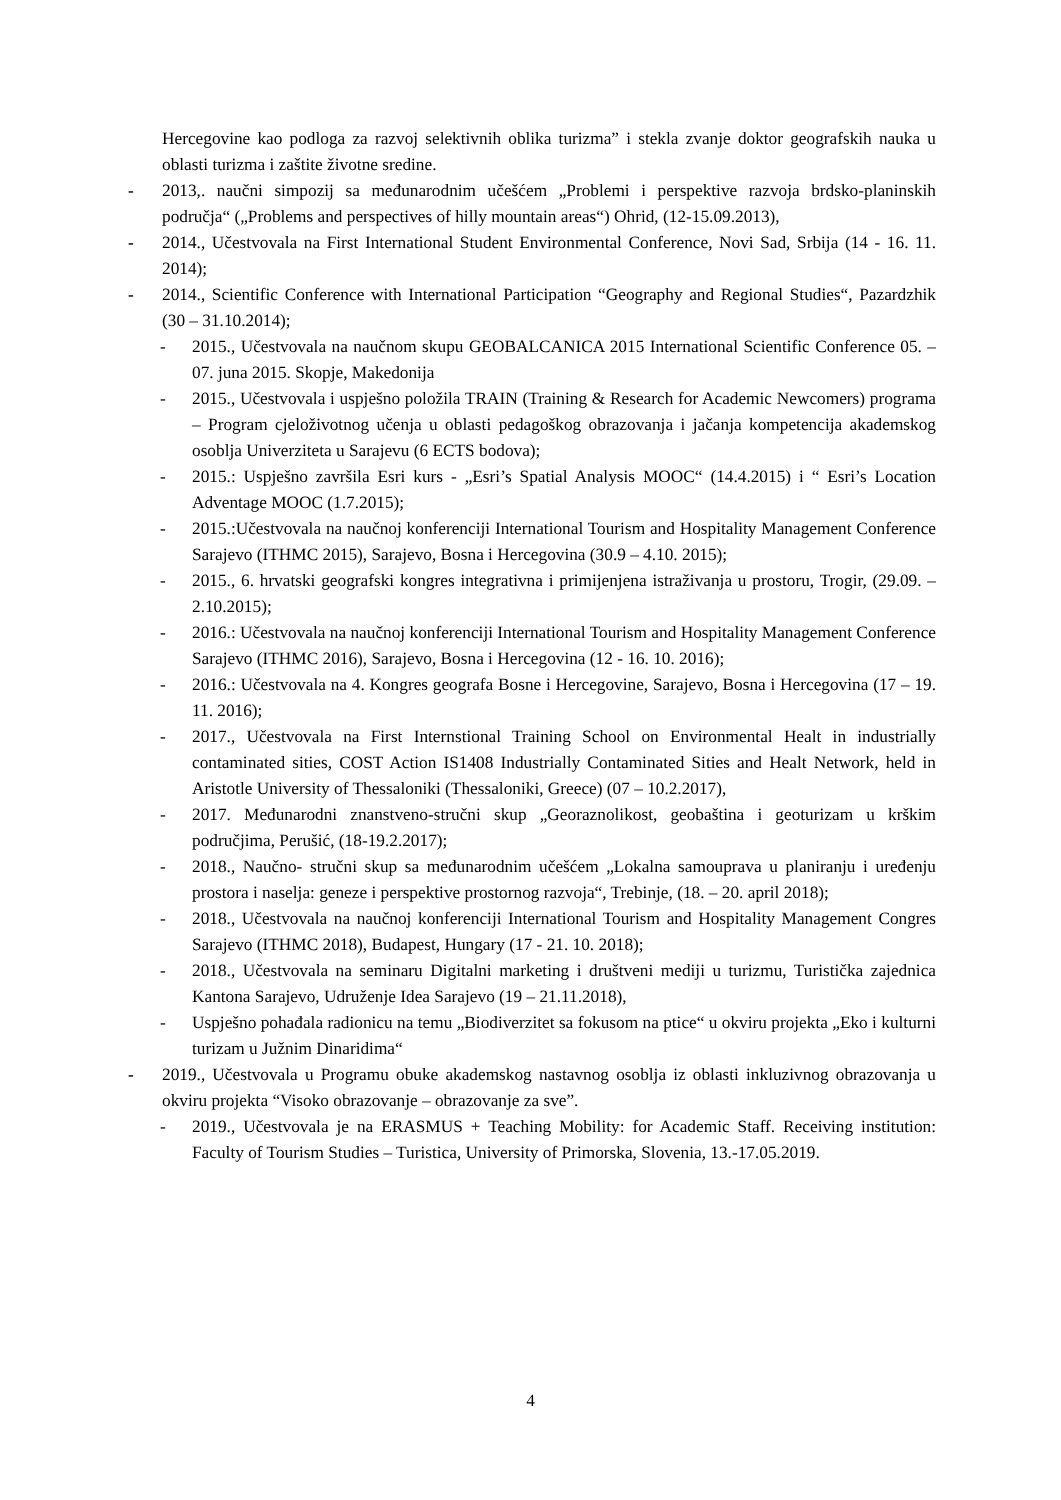Hercegovine kao podloga za razvoj selektivnih oblika turizma” i stekla zvanje doktor geografskih nauka u oblasti turizma i zaštite životne sredine.
- 2013,. naučni simpozij sa međunarodnim učešćem „Problemi i perspektive razvoja brdsko-planinskih područja“ („Problems and perspectives of hilly mountain areas“) Ohrid, (12-15.09.2013),
- 2014., Učestvovala na First International Student Environmental Conference, Novi Sad, Srbija (14 - 16. 11. 2014);
- 2014., Scientific Conference with International Participation “Geography and Regional Studies“, Pazardzhik (30 – 31.10.2014);
- 2015., Učestvovala na naučnom skupu GEOBALCANICA 2015 International Scientific Conference 05. – 07. juna 2015. Skopje, Makedonija
- 2015., Učestvovala i uspješno položila TRAIN (Training & Research for Academic Newcomers) programa – Program cjeloživotnog učenja u oblasti pedagoškog obrazovanja i jačanja kompetencija akademskog osoblja Univerziteta u Sarajevu (6 ECTS bodova);
- 2015.: Uspješno završila Esri kurs - „Esri’s Spatial Analysis MOOC“ (14.4.2015) i “ Esri’s Location Adventage MOOC (1.7.2015);
- 2015.:Učestvovala na naučnoj konferenciji International Tourism and Hospitality Management Conference Sarajevo (ITHMC 2015), Sarajevo, Bosna i Hercegovina (30.9 – 4.10. 2015);
- 2015., 6. hrvatski geografski kongres integrativna i primijenjena istraživanja u prostoru, Trogir, (29.09. – 2.10.2015);
- 2016.: Učestvovala na naučnoj konferenciji International Tourism and Hospitality Management Conference Sarajevo (ITHMC 2016), Sarajevo, Bosna i Hercegovina (12 - 16. 10. 2016);
- 2016.: Učestvovala na 4. Kongres geografa Bosne i Hercegovine, Sarajevo, Bosna i Hercegovina (17 – 19. 11. 2016);
- 2017., Učestvovala na First Internstional Training School on Environmental Healt in industrially contaminated sities, COST Action IS1408 Industrially Contaminated Sities and Healt Network, held in Aristotle University of Thessaloniki (Thessaloniki, Greece) (07 – 10.2.2017),
- 2017. Međunarodni znanstveno-stručni skup „Georaznolikost, geobaština i geoturizam u krškim područjima, Perušić, (18-19.2.2017);
- 2018., Naučno- stručni skup sa međunarodnim učešćem „Lokalna samouprava u planiranju i uređenju prostora i naselja: geneze i perspektive prostornog razvoja“, Trebinje, (18. – 20. april 2018);
- 2018., Učestvovala na naučnoj konferenciji International Tourism and Hospitality Management Congres Sarajevo (ITHMC 2018), Budapest, Hungary (17 - 21. 10. 2018);
- 2018., Učestvovala na seminaru Digitalni marketing i društveni mediji u turizmu, Turistička zajednica Kantona Sarajevo, Udruženje Idea Sarajevo (19 – 21.11.2018),
- Uspješno pohađala radionicu na temu „Biodiverzitet sa fokusom na ptice“ u okviru projekta „Eko i kulturni turizam u Južnim Dinaridima“
- 2019., Učestvovala u Programu obuke akademskog nastavnog osoblja iz oblasti inkluzivnog obrazovanja u okviru projekta “Visoko obrazovanje – obrazovanje za sve”.
- 2019., Učestvovala je na ERASMUS + Teaching Mobility: for Academic Staff. Receiving institution: Faculty of Tourism Studies – Turistica, University of Primorska, Slovenia, 13.-17.05.2019.
4